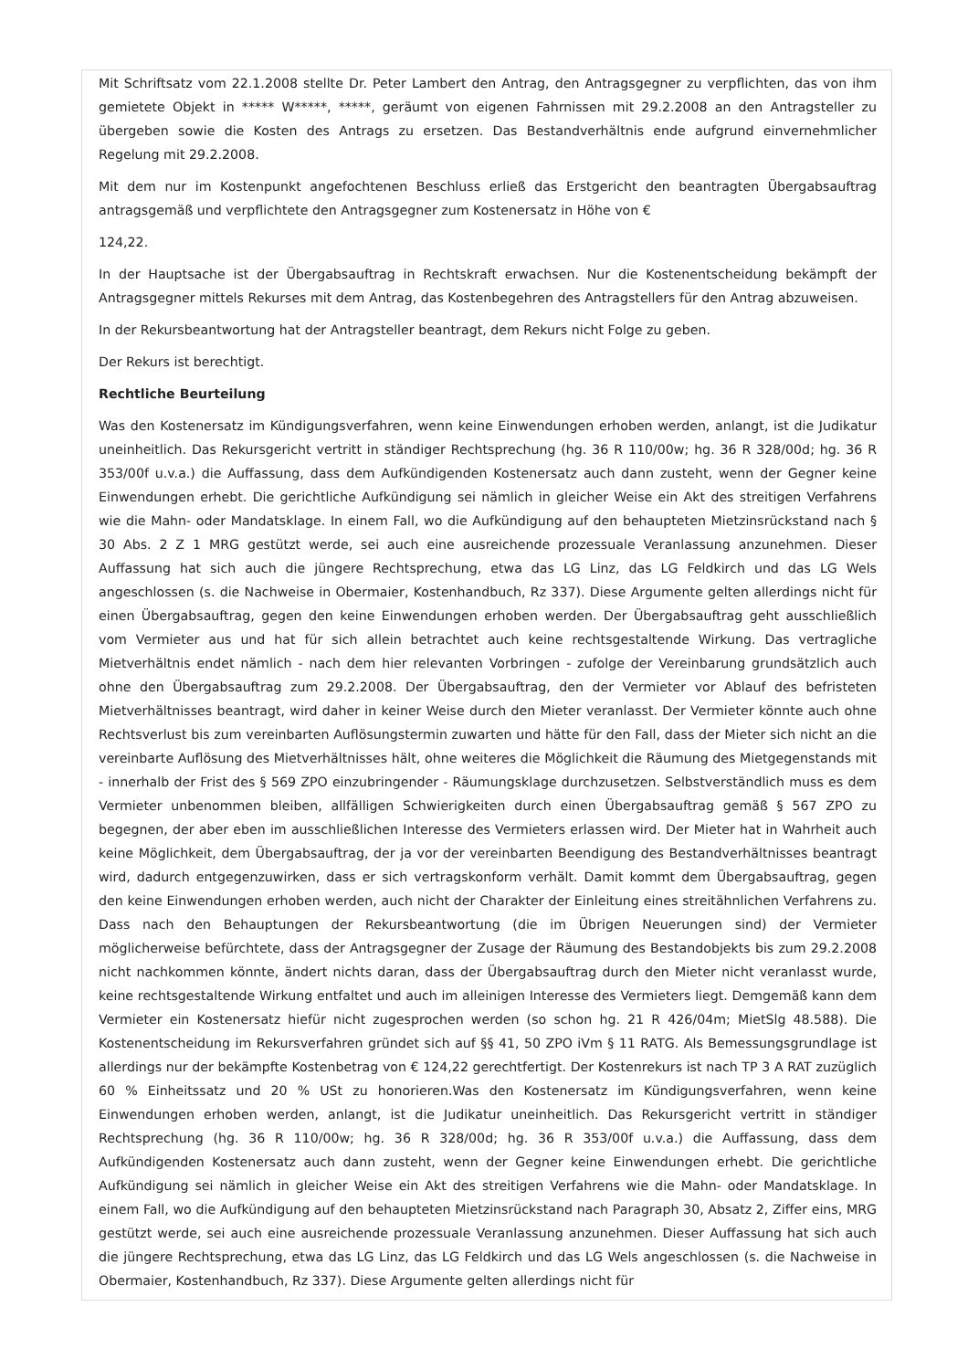Mit Schriftsatz vom 22.1.2008 stellte Dr. Peter Lambert den Antrag, den Antragsgegner zu verpflichten, das von ihm gemietete Objekt in ***** W*****, *****, geräumt von eigenen Fahrnissen mit 29.2.2008 an den Antragsteller zu übergeben sowie die Kosten des Antrags zu ersetzen. Das Bestandverhältnis ende aufgrund einvernehmlicher Regelung mit 29.2.2008.
Mit dem nur im Kostenpunkt angefochtenen Beschluss erließ das Erstgericht den beantragten Übergabsauftrag antragsgemäß und verpflichtete den Antragsgegner zum Kostenersatz in Höhe von €
124,22.
In der Hauptsache ist der Übergabsauftrag in Rechtskraft erwachsen. Nur die Kostenentscheidung bekämpft der Antragsgegner mittels Rekurses mit dem Antrag, das Kostenbegehren des Antragstellers für den Antrag abzuweisen.
In der Rekursbeantwortung hat der Antragsteller beantragt, dem Rekurs nicht Folge zu geben.
Der Rekurs ist berechtigt.
Rechtliche Beurteilung
Was den Kostenersatz im Kündigungsverfahren, wenn keine Einwendungen erhoben werden, anlangt, ist die Judikatur uneinheitlich. Das Rekursgericht vertritt in ständiger Rechtsprechung (hg. 36 R 110/00w; hg. 36 R 328/00d; hg. 36 R 353/00f u.v.a.) die Auffassung, dass dem Aufkündigenden Kostenersatz auch dann zusteht, wenn der Gegner keine Einwendungen erhebt. Die gerichtliche Aufkündigung sei nämlich in gleicher Weise ein Akt des streitigen Verfahrens wie die Mahn- oder Mandatsklage. In einem Fall, wo die Aufkündigung auf den behaupteten Mietzinsrückstand nach § 30 Abs. 2 Z 1 MRG gestützt werde, sei auch eine ausreichende prozessuale Veranlassung anzunehmen. Dieser Auffassung hat sich auch die jüngere Rechtsprechung, etwa das LG Linz, das LG Feldkirch und das LG Wels angeschlossen (s. die Nachweise in Obermaier, Kostenhandbuch, Rz 337). Diese Argumente gelten allerdings nicht für einen Übergabsauftrag, gegen den keine Einwendungen erhoben werden. Der Übergabsauftrag geht ausschließlich vom Vermieter aus und hat für sich allein betrachtet auch keine rechtsgestaltende Wirkung. Das vertragliche Mietverhältnis endet nämlich - nach dem hier relevanten Vorbringen - zufolge der Vereinbarung grundsätzlich auch ohne den Übergabsauftrag zum 29.2.2008. Der Übergabsauftrag, den der Vermieter vor Ablauf des befristeten Mietverhältnisses beantragt, wird daher in keiner Weise durch den Mieter veranlasst. Der Vermieter könnte auch ohne Rechtsverlust bis zum vereinbarten Auflösungstermin zuwarten und hätte für den Fall, dass der Mieter sich nicht an die vereinbarte Auflösung des Mietverhältnisses hält, ohne weiteres die Möglichkeit die Räumung des Mietgegenstands mit - innerhalb der Frist des § 569 ZPO einzubringender - Räumungsklage durchzusetzen. Selbstverständlich muss es dem Vermieter unbenommen bleiben, allfälligen Schwierigkeiten durch einen Übergabsauftrag gemäß § 567 ZPO zu begegnen, der aber eben im ausschließlichen Interesse des Vermieters erlassen wird. Der Mieter hat in Wahrheit auch keine Möglichkeit, dem Übergabsauftrag, der ja vor der vereinbarten Beendigung des Bestandverhältnisses beantragt wird, dadurch entgegenzuwirken, dass er sich vertragskonform verhält. Damit kommt dem Übergabsauftrag, gegen den keine Einwendungen erhoben werden, auch nicht der Charakter der Einleitung eines streitähnlichen Verfahrens zu. Dass nach den Behauptungen der Rekursbeantwortung (die im Übrigen Neuerungen sind) der Vermieter möglicherweise befürchtete, dass der Antragsgegner der Zusage der Räumung des Bestandobjekts bis zum 29.2.2008 nicht nachkommen könnte, ändert nichts daran, dass der Übergabsauftrag durch den Mieter nicht veranlasst wurde, keine rechtsgestaltende Wirkung entfaltet und auch im alleinigen Interesse des Vermieters liegt. Demgemäß kann dem Vermieter ein Kostenersatz hiefür nicht zugesprochen werden (so schon hg. 21 R 426/04m; MietSlg 48.588). Die Kostenentscheidung im Rekursverfahren gründet sich auf §§ 41, 50 ZPO iVm § 11 RATG. Als Bemessungsgrundlage ist allerdings nur der bekämpfte Kostenbetrag von € 124,22 gerechtfertigt. Der Kostenrekurs ist nach TP 3 A RAT zuzüglich 60 % Einheitssatz und 20 % USt zu honorieren.Was den Kostenersatz im Kündigungsverfahren, wenn keine Einwendungen erhoben werden, anlangt, ist die Judikatur uneinheitlich. Das Rekursgericht vertritt in ständiger Rechtsprechung (hg. 36 R 110/00w; hg. 36 R 328/00d; hg. 36 R 353/00f u.v.a.) die Auffassung, dass dem Aufkündigenden Kostenersatz auch dann zusteht, wenn der Gegner keine Einwendungen erhebt. Die gerichtliche Aufkündigung sei nämlich in gleicher Weise ein Akt des streitigen Verfahrens wie die Mahn- oder Mandatsklage. In einem Fall, wo die Aufkündigung auf den behaupteten Mietzinsrückstand nach Paragraph 30, Absatz 2, Ziffer eins, MRG gestützt werde, sei auch eine ausreichende prozessuale Veranlassung anzunehmen. Dieser Auffassung hat sich auch die jüngere Rechtsprechung, etwa das LG Linz, das LG Feldkirch und das LG Wels angeschlossen (s. die Nachweise in Obermaier, Kostenhandbuch, Rz 337). Diese Argumente gelten allerdings nicht für